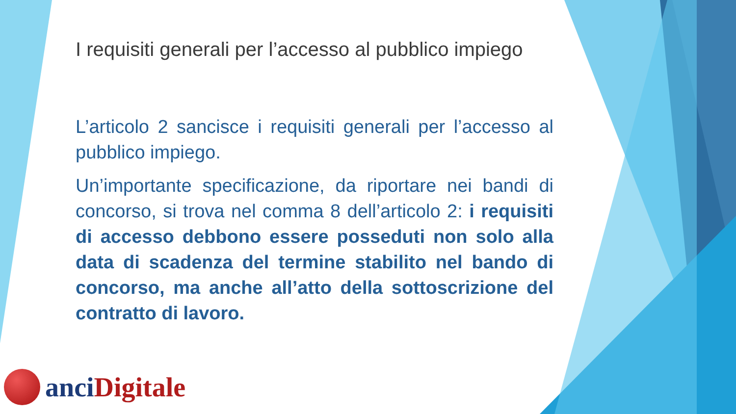I requisiti generali per l’accesso al pubblico impiego
L’articolo 2 sancisce i requisiti generali per l’accesso al pubblico impiego.
Un’importante specificazione, da riportare nei bandi di concorso, si trova nel comma 8 dell’articolo 2: i requisiti di accesso debbono essere posseduti non solo alla data di scadenza del termine stabilito nel bando di concorso, ma anche all’atto della sottoscrizione del contratto di lavoro.
anci Digitale